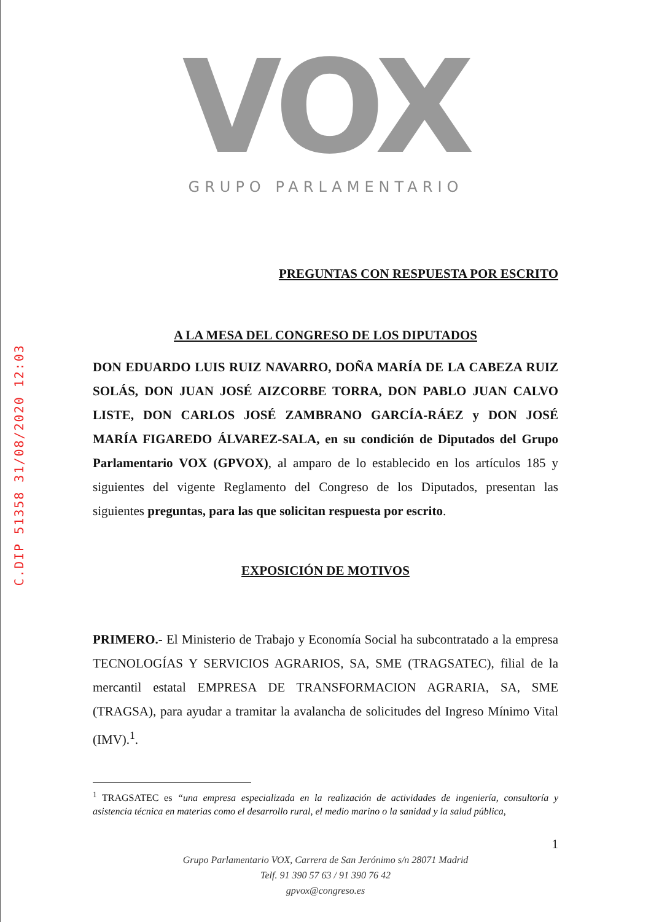C.DIP 51358 31/08/2020 12:03
VOX
GRUPO PARLAMENTARIO
PREGUNTAS CON RESPUESTA POR ESCRITO
A LA MESA DEL CONGRESO DE LOS DIPUTADOS
DON EDUARDO LUIS RUIZ NAVARRO, DOÑA MARÍA DE LA CABEZA RUIZ SOLÁS, DON JUAN JOSÉ AIZCORBE TORRA, DON PABLO JUAN CALVO LISTE, DON CARLOS JOSÉ ZAMBRANO GARCÍA-RÁEZ y DON JOSÉ MARÍA FIGAREDO ÁLVAREZ-SALA, en su condición de Diputados del Grupo Parlamentario VOX (GPVOX), al amparo de lo establecido en los artículos 185 y siguientes del vigente Reglamento del Congreso de los Diputados, presentan las siguientes preguntas, para las que solicitan respuesta por escrito.
EXPOSICIÓN DE MOTIVOS
PRIMERO.- El Ministerio de Trabajo y Economía Social ha subcontratado a la empresa TECNOLOGÍAS Y SERVICIOS AGRARIOS, SA, SME (TRAGSATEC), filial de la mercantil estatal EMPRESA DE TRANSFORMACION AGRARIA, SA, SME (TRAGSA), para ayudar a tramitar la avalancha de solicitudes del Ingreso Mínimo Vital (IMV).<sup>1</sup>.
<sup>1</sup> TRAGSATEC es “una empresa especializada en la realización de actividades de ingeniería, consultoría y asistencia técnica en materias como el desarrollo rural, el medio marino o la sanidad y la salud pública,
1
Grupo Parlamentario VOX, Carrera de San Jerónimo s/n 28071 Madrid
Telf. 91 390 57 63 / 91 390 76 42
gpvox@congreso.es